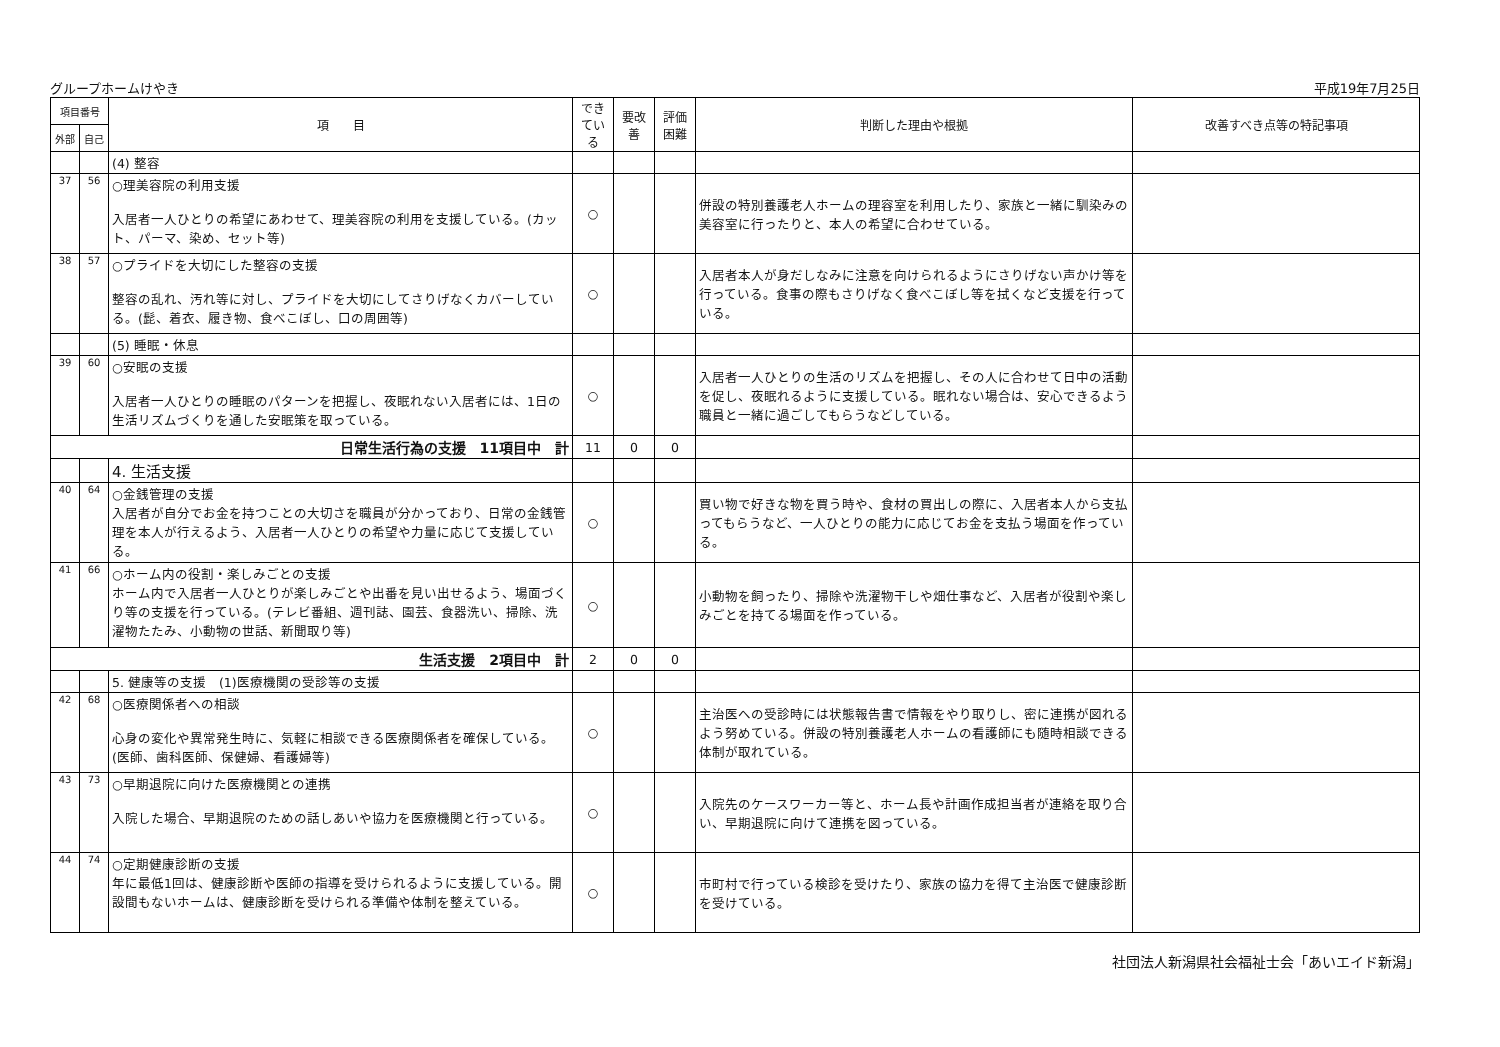グループホームけやき 平成19年7月25日
| 項目番号 | | 項 目 | できている | 要改善 | 評価困難 | 判断した理由や根拠 | 改善すべき点等の特記事項 |
| --- | --- | --- | --- | --- | --- | --- | --- |
| 外部 | 自己 | | | | | | |
| | | (4) 整容 | | | | | |
| 37 | 56 | ○理美容院の利用支援 入居者一人ひとりの希望にあわせて、理美容院の利用を支援している。(カット、パーマ、染め、セット等) | ○ | | | 併設の特別養護老人ホームの理容室を利用したり、家族と一緒に馴染みの美容室に行ったりと、本人の希望に合わせている。 | |
| 38 | 57 | ○プライドを大切にした整容の支援 整容の乱れ、汚れ等に対し、プライドを大切にしてさりげなくカバーしている。(髭、着衣、履き物、食べこぼし、口の周囲等) | ○ | | | 入居者本人が身だしなみに注意を向けられるようにさりげない声かけ等を行っている。食事の際もさりげなく食べこぼし等を拭くなど支援を行っている。 | |
| | | (5) 睡眠・休息 | | | | | |
| 39 | 60 | ○安眠の支援 入居者一人ひとりの睡眠のパターンを把握し、夜眠れない入居者には、1日の生活リズムづくりを通した安眠策を取っている。 | ○ | | | 入居者一人ひとりの生活のリズムを把握し、その人に合わせて日中の活動を促し、夜眠れるように支援している。眠れない場合は、安心できるよう職員と一緒に過ごしてもらうなどしている。 | |
| 日常生活行為の支援 11項目中 計 | | | 11 | 0 | 0 | | |
| | | 4. 生活支援 | | | | | |
| 40 | 64 | ○金銭管理の支援 入居者が自分でお金を持つことの大切さを職員が分かっており、日常の金銭管理を本人が行えるよう、入居者一人ひとりの希望や力量に応じて支援している。 | ○ | | | 買い物で好きな物を買う時や、食材の買出しの際に、入居者本人から支払ってもらうなど、一人ひとりの能力に応じてお金を支払う場面を作っている。 | |
| 41 | 66 | ○ホーム内の役割・楽しみごとの支援 ホーム内で入居者一人ひとりが楽しみごとや出番を見い出せるよう、場面づくり等の支援を行っている。(テレビ番組、週刊誌、園芸、食器洗い、掃除、洗濯物たたみ、小動物の世話、新聞取り等) | ○ | | | 小動物を飼ったり、掃除や洗濯物干しや畑仕事など、入居者が役割や楽しみごとを持てる場面を作っている。 | |
| 生活支援 2項目中 計 | | | 2 | 0 | 0 | | |
| | | 5. 健康等の支援 (1)医療機関の受診等の支援 | | | | | |
| 42 | 68 | ○医療関係者への相談 心身の変化や異常発生時に、気軽に相談できる医療関係者を確保している。(医師、歯科医師、保健婦、看護婦等) | ○ | | | 主治医への受診時には状態報告書で情報をやり取りし、密に連携が図れるよう努めている。併設の特別養護老人ホームの看護師にも随時相談できる体制が取れている。 | |
| 43 | 73 | ○早期退院に向けた医療機関との連携 入院した場合、早期退院のための話しあいや協力を医療機関と行っている。 | ○ | | | 入院先のケースワーカー等と、ホーム長や計画作成担当者が連絡を取り合い、早期退院に向けて連携を図っている。 | |
| 44 | 74 | ○定期健康診断の支援 年に最低1回は、健康診断や医師の指導を受けられるように支援している。開設間もないホームは、健康診断を受けられる準備や体制を整えている。 | ○ | | | 市町村で行っている検診を受けたり、家族の協力を得て主治医で健康診断を受けている。 | |
社団法人新潟県社会福祉士会「あいエイド新潟」